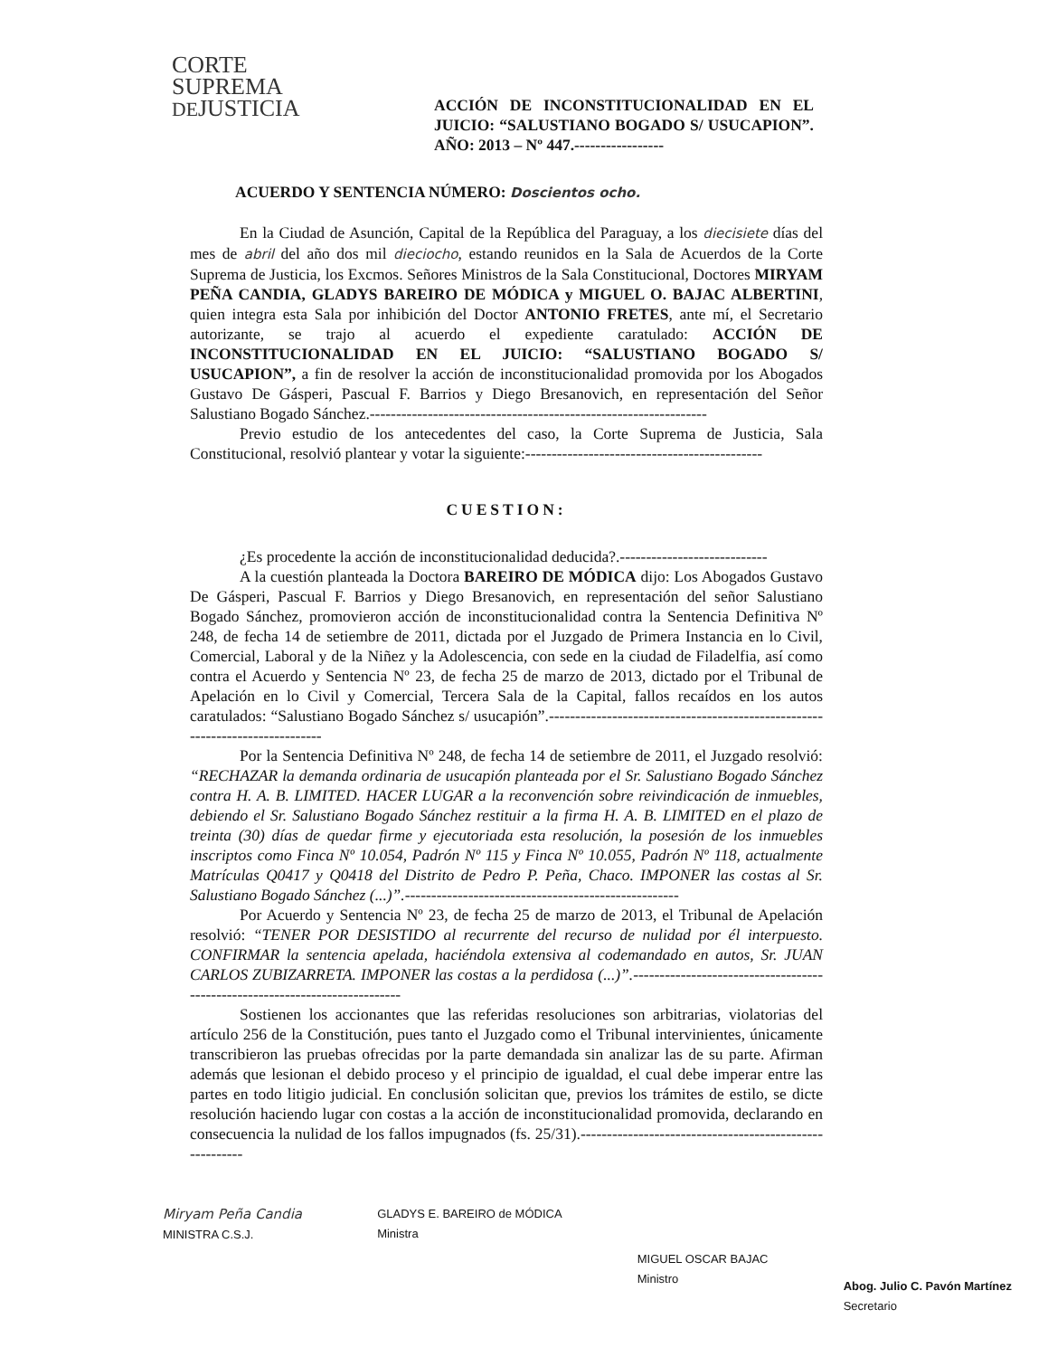CORTE
SUPREMA
DEJUSTICIA
ACCIÓN DE INCONSTITUCIONALIDAD EN EL JUICIO: “SALUSTIANO BOGADO S/ USUCAPION”. AÑO: 2013 – Nº 447.-----------------
ACUERDO Y SENTENCIA NÚMERO: Doscientos ocho.
En la Ciudad de Asunción, Capital de la República del Paraguay, a los diecisiete días del mes de abril del año dos mil dieciocho, estando reunidos en la Sala de Acuerdos de la Corte Suprema de Justicia, los Excmos. Señores Ministros de la Sala Constitucional, Doctores MIRYAM PEÑA CANDIA, GLADYS BAREIRO DE MÓDICA y MIGUEL O. BAJAC ALBERTINI, quien integra esta Sala por inhibición del Doctor ANTONIO FRETES, ante mí, el Secretario autorizante, se trajo al acuerdo el expediente caratulado: ACCIÓN DE INCONSTITUCIONALIDAD EN EL JUICIO: “SALUSTIANO BOGADO S/ USUCAPION”, a fin de resolver la acción de inconstitucionalidad promovida por los Abogados Gustavo De Gásperi, Pascual F. Barrios y Diego Bresanovich, en representación del Señor Salustiano Bogado Sánchez.----------------------------------------------------------------
Previo estudio de los antecedentes del caso, la Corte Suprema de Justicia, Sala Constitucional, resolvió plantear y votar la siguiente:---------------------------------------------
CUESTION:
¿Es procedente la acción de inconstitucionalidad deducida?.----------------------------
A la cuestión planteada la Doctora BAREIRO DE MÓDICA dijo: Los Abogados Gustavo De Gásperi, Pascual F. Barrios y Diego Bresanovich, en representación del señor Salustiano Bogado Sánchez, promovieron acción de inconstitucionalidad contra la Sentencia Definitiva Nº 248, de fecha 14 de setiembre de 2011, dictada por el Juzgado de Primera Instancia en lo Civil, Comercial, Laboral y de la Niñez y la Adolescencia, con sede en la ciudad de Filadelfia, así como contra el Acuerdo y Sentencia Nº 23, de fecha 25 de marzo de 2013, dictado por el Tribunal de Apelación en lo Civil y Comercial, Tercera Sala de la Capital, fallos recaídos en los autos caratulados: “Salustiano Bogado Sánchez s/ usucapión”.-----------------------------------------------------------------------------
Por la Sentencia Definitiva Nº 248, de fecha 14 de setiembre de 2011, el Juzgado resolvió: “RECHAZAR la demanda ordinaria de usucapión planteada por el Sr. Salustiano Bogado Sánchez contra H. A. B. LIMITED. HACER LUGAR a la reconvención sobre reivindicación de inmuebles, debiendo el Sr. Salustiano Bogado Sánchez restituir a la firma H. A. B. LIMITED en el plazo de treinta (30) días de quedar firme y ejecutoriada esta resolución, la posesión de los inmuebles inscriptos como Finca Nº 10.054, Padrón Nº 115 y Finca Nº 10.055, Padrón Nº 118, actualmente Matrículas Q0417 y Q0418 del Distrito de Pedro P. Peña, Chaco. IMPONER las costas al Sr. Salustiano Bogado Sánchez (...)”.----------------------------------------------------
Por Acuerdo y Sentencia Nº 23, de fecha 25 de marzo de 2013, el Tribunal de Apelación resolvió: “TENER POR DESISTIDO al recurrente del recurso de nulidad por él interpuesto. CONFIRMAR la sentencia apelada, haciéndola extensiva al codemandado en autos, Sr. JUAN CARLOS ZUBIZARRETA. IMPONER las costas a la perdidosa (...)”.----------------------------------------------------------------------------
Sostienen los accionantes que las referidas resoluciones son arbitrarias, violatorias del artículo 256 de la Constitución, pues tanto el Juzgado como el Tribunal intervinientes, únicamente transcribieron las pruebas ofrecidas por la parte demandada sin analizar las de su parte. Afirman además que lesionan el debido proceso y el principio de igualdad, el cual debe imperar entre las partes en todo litigio judicial. En conclusión solicitan que, previos los trámites de estilo, se dicte resolución haciendo lugar con costas a la acción de inconstitucionalidad promovida, declarando en consecuencia la nulidad de los fallos impugnados (fs. 25/31).--------------------------------------------------------
Miryam Peña Candia
MINISTRA C.S.J.
GLADYS E. BAREIRO de MÓDICA
Ministra
MIGUEL OSCAR BAJAC
Ministro
Abog. Julio C. Pavón Martínez
Secretario